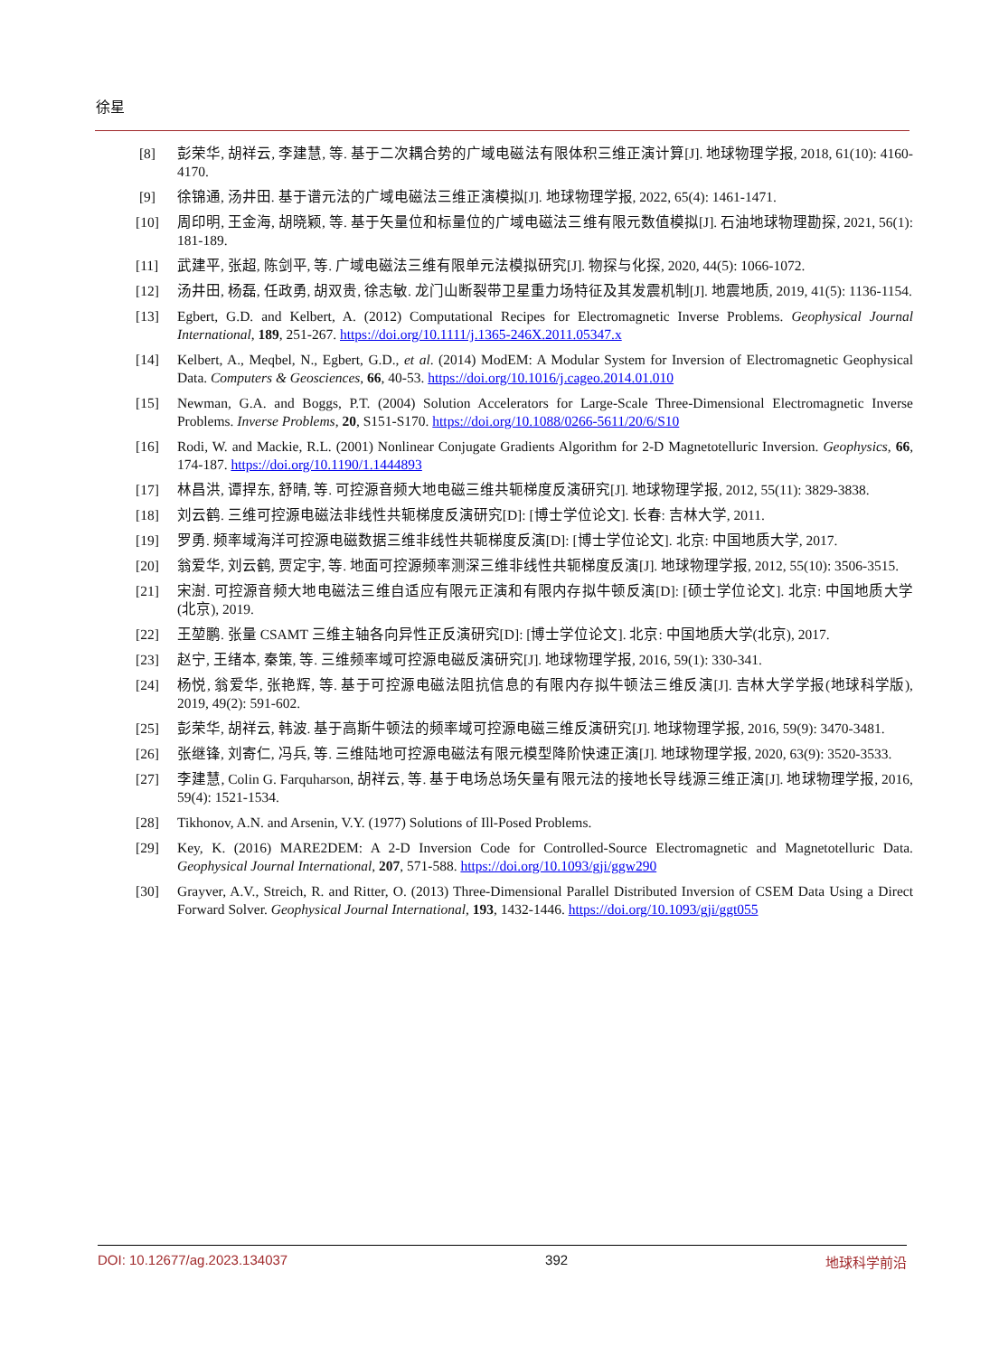徐星
[8] 彭荣华, 胡祥云, 李建慧, 等. 基于二次耦合势的广域电磁法有限体积三维正演计算[J]. 地球物理学报, 2018, 61(10): 4160-4170.
[9] 徐锦通, 汤井田. 基于谱元法的广域电磁法三维正演模拟[J]. 地球物理学报, 2022, 65(4): 1461-1471.
[10] 周印明, 王金海, 胡晓颖, 等. 基于矢量位和标量位的广域电磁法三维有限元数值模拟[J]. 石油地球物理勘探, 2021, 56(1): 181-189.
[11] 武建平, 张超, 陈剑平, 等. 广域电磁法三维有限单元法模拟研究[J]. 物探与化探, 2020, 44(5): 1066-1072.
[12] 汤井田, 杨磊, 任政勇, 胡双贵, 徐志敏. 龙门山断裂带卫星重力场特征及其发震机制[J]. 地震地质, 2019, 41(5): 1136-1154.
[13] Egbert, G.D. and Kelbert, A. (2012) Computational Recipes for Electromagnetic Inverse Problems. Geophysical Journal International, 189, 251-267. https://doi.org/10.1111/j.1365-246X.2011.05347.x
[14] Kelbert, A., Meqbel, N., Egbert, G.D., et al. (2014) ModEM: A Modular System for Inversion of Electromagnetic Geophysical Data. Computers & Geosciences, 66, 40-53. https://doi.org/10.1016/j.cageo.2014.01.010
[15] Newman, G.A. and Boggs, P.T. (2004) Solution Accelerators for Large-Scale Three-Dimensional Electromagnetic Inverse Problems. Inverse Problems, 20, S151-S170. https://doi.org/10.1088/0266-5611/20/6/S10
[16] Rodi, W. and Mackie, R.L. (2001) Nonlinear Conjugate Gradients Algorithm for 2-D Magnetotelluric Inversion. Geophysics, 66, 174-187. https://doi.org/10.1190/1.1444893
[17] 林昌洪, 谭捍东, 舒晴, 等. 可控源音频大地电磁三维共轭梯度反演研究[J]. 地球物理学报, 2012, 55(11): 3829-3838.
[18] 刘云鹤. 三维可控源电磁法非线性共轭梯度反演研究[D]: [博士学位论文]. 长春: 吉林大学, 2011.
[19] 罗勇. 频率域海洋可控源电磁数据三维非线性共轭梯度反演[D]: [博士学位论文]. 北京: 中国地质大学, 2017.
[20] 翁爱华, 刘云鹤, 贾定宇, 等. 地面可控源频率测深三维非线性共轭梯度反演[J]. 地球物理学报, 2012, 55(10): 3506-3515.
[21] 宋澍. 可控源音频大地电磁法三维自适应有限元正演和有限内存拟牛顿反演[D]: [硕士学位论文]. 北京: 中国地质大学(北京), 2019.
[22] 王堃鹏. 张量 CSAMT 三维主轴各向异性正反演研究[D]: [博士学位论文]. 北京: 中国地质大学(北京), 2017.
[23] 赵宁, 王绪本, 秦策, 等. 三维频率域可控源电磁反演研究[J]. 地球物理学报, 2016, 59(1): 330-341.
[24] 杨悦, 翁爱华, 张艳辉, 等. 基于可控源电磁法阻抗信息的有限内存拟牛顿法三维反演[J]. 吉林大学学报(地球科学版), 2019, 49(2): 591-602.
[25] 彭荣华, 胡祥云, 韩波. 基于高斯牛顿法的频率域可控源电磁三维反演研究[J]. 地球物理学报, 2016, 59(9): 3470-3481.
[26] 张继锋, 刘寄仁, 冯兵, 等. 三维陆地可控源电磁法有限元模型降阶快速正演[J]. 地球物理学报, 2020, 63(9): 3520-3533.
[27] 李建慧, Colin G. Farquharson, 胡祥云, 等. 基于电场总场矢量有限元法的接地长导线源三维正演[J]. 地球物理学报, 2016, 59(4): 1521-1534.
[28] Tikhonov, A.N. and Arsenin, V.Y. (1977) Solutions of Ill-Posed Problems.
[29] Key, K. (2016) MARE2DEM: A 2-D Inversion Code for Controlled-Source Electromagnetic and Magnetotelluric Data. Geophysical Journal International, 207, 571-588. https://doi.org/10.1093/gji/ggw290
[30] Grayver, A.V., Streich, R. and Ritter, O. (2013) Three-Dimensional Parallel Distributed Inversion of CSEM Data Using a Direct Forward Solver. Geophysical Journal International, 193, 1432-1446. https://doi.org/10.1093/gji/ggt055
DOI: 10.12677/ag.2023.134037 392 地球科学前沿